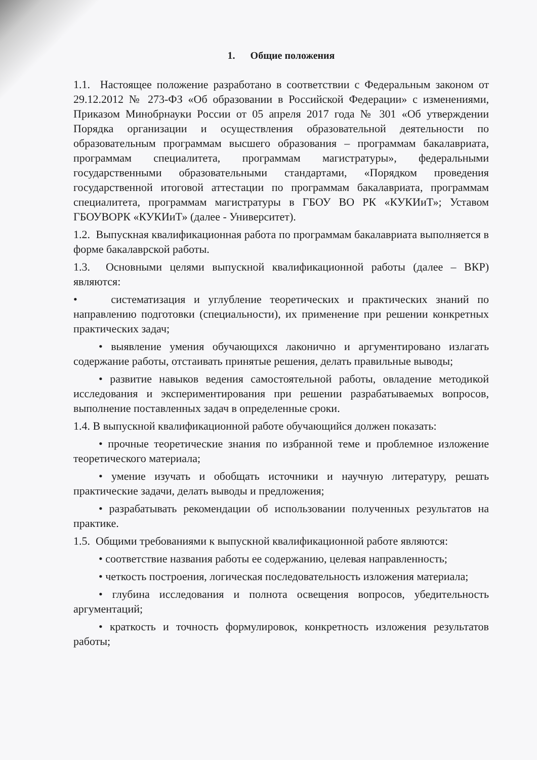1. Общие положения
1.1. Настоящее положение разработано в соответствии с Федеральным законом от 29.12.2012 № 273-ФЗ «Об образовании в Российской Федерации» с изменениями, Приказом Минобрнауки России от 05 апреля 2017 года № 301 «Об утверждении Порядка организации и осуществления образовательной деятельности по образовательным программам высшего образования – программам бакалавриата, программам специалитета, программам магистратуры», федеральными государственными образовательными стандартами, «Порядком проведения государственной итоговой аттестации по программам бакалавриата, программам специалитета, программам магистратуры в ГБОУ ВО РК «КУКИиТ»; Уставом ГБОУВОРК «КУКИиТ» (далее - Университет).
1.2. Выпускная квалификационная работа по программам бакалавриата выполняется в форме бакалаврской работы.
1.3. Основными целями выпускной квалификационной работы (далее – ВКР) являются:
• систематизация и углубление теоретических и практических знаний по направлению подготовки (специальности), их применение при решении конкретных практических задач;
• выявление умения обучающихся лаконично и аргументировано излагать содержание работы, отстаивать принятые решения, делать правильные выводы;
• развитие навыков ведения самостоятельной работы, овладение методикой исследования и экспериментирования при решении разрабатываемых вопросов, выполнение поставленных задач в определенные сроки.
1.4. В выпускной квалификационной работе обучающийся должен показать:
• прочные теоретические знания по избранной теме и проблемное изложение теоретического материала;
• умение изучать и обобщать источники и научную литературу, решать практические задачи, делать выводы и предложения;
• разрабатывать рекомендации об использовании полученных результатов на практике.
1.5. Общими требованиями к выпускной квалификационной работе являются:
• соответствие названия работы ее содержанию, целевая направленность;
• четкость построения, логическая последовательность изложения материала;
• глубина исследования и полнота освещения вопросов, убедительность аргументаций;
• краткость и точность формулировок, конкретность изложения результатов работы;